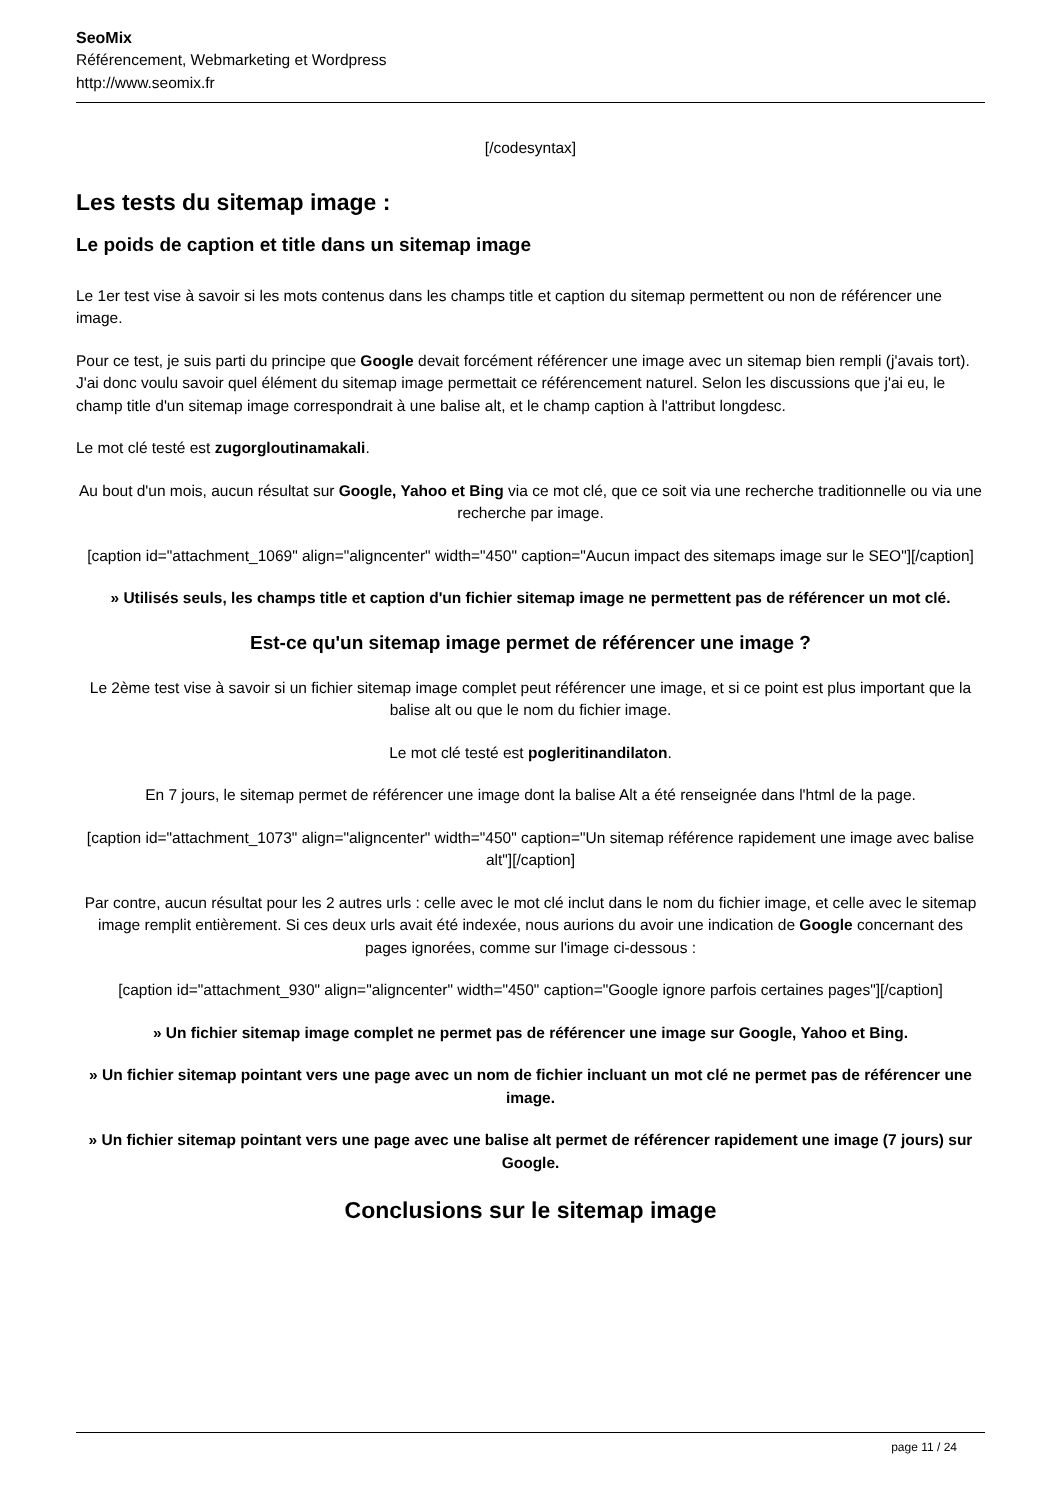SeoMix
Référencement, Webmarketing et Wordpress
http://www.seomix.fr
[/codesyntax]
Les tests du sitemap image :
Le poids de caption et title dans un sitemap image
Le 1er test vise à savoir si les mots contenus dans les champs title et caption du sitemap permettent ou non de référencer une image.
Pour ce test, je suis parti du principe que Google devait forcément référencer une image avec un sitemap bien rempli (j'avais tort). J'ai donc voulu savoir quel élément du sitemap image permettait ce référencement naturel. Selon les discussions que j'ai eu, le champ title d'un sitemap image correspondrait à une balise alt, et le champ caption à l'attribut longdesc.
Le mot clé testé est zugorgloutinamakali.
Au bout d'un mois, aucun résultat sur Google, Yahoo et Bing via ce mot clé, que ce soit via une recherche traditionnelle ou via une recherche par image.
[caption id="attachment_1069" align="aligncenter" width="450" caption="Aucun impact des sitemaps image sur le SEO"][/caption]
» Utilisés seuls, les champs title et caption d'un fichier sitemap image ne permettent pas de référencer un mot clé.
Est-ce qu'un sitemap image permet de référencer une image ?
Le 2ème test vise à savoir si un fichier sitemap image complet peut référencer une image, et si ce point est plus important que la balise alt ou que le nom du fichier image.
Le mot clé testé est pogleritinandilaton.
En 7 jours, le sitemap permet de référencer une image dont la balise Alt a été renseignée dans l'html de la page.
[caption id="attachment_1073" align="aligncenter" width="450" caption="Un sitemap référence rapidement une image avec balise alt"][/caption]
Par contre, aucun résultat pour les 2 autres urls : celle avec le mot clé inclut dans le nom du fichier image, et celle avec le sitemap image remplit entièrement. Si ces deux urls avait été indexée, nous aurions du avoir une indication de Google concernant des pages ignorées, comme sur l'image ci-dessous :
[caption id="attachment_930" align="aligncenter" width="450" caption="Google ignore parfois certaines pages"][/caption]
» Un fichier sitemap image complet ne permet pas de référencer une image sur Google, Yahoo et Bing.
» Un fichier sitemap pointant vers une page avec un nom de fichier incluant un mot clé ne permet pas de référencer une image.
» Un fichier sitemap pointant vers une page avec une balise alt permet de référencer rapidement une image (7 jours) sur Google.
Conclusions sur le sitemap image
page 11 / 24